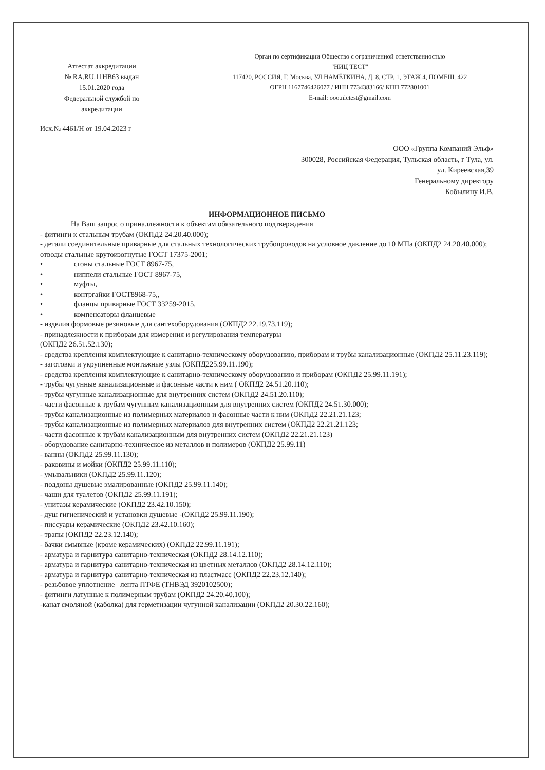Аттестат аккредитации
№ RA.RU.11НВ63 выдан
15.01.2020 года
Федеральной службой по
аккредитации
Орган по сертификации Общество с ограниченной ответственностью
"НИЦ ТЕСТ"
117420, РОССИЯ, Г. Москва, УЛ НАМЁТКИНА, Д. 8, СТР. 1, ЭТАЖ 4, ПОМЕЩ. 422
ОГРН 1167746426077 / ИНН 7734383166/ КПП 772801001
E-mail: ooo.nictest@gmail.com
Исх.№ 4461/Н от 19.04.2023 г
ООО «Группа Компаний Эльф»
300028, Российская Федерация, Тульская область, г Тула, ул.
ул. Киреевская,39
Генеральному директору
Кобылину И.В.
ИНФОРМАЦИОННОЕ ПИСЬМО
На Ваш запрос о принадлежности к объектам обязательного подтверждения
- фитинги к стальным трубам (ОКПД2 24.20.40.000);
- детали соединительные приварные для стальных технологических трубопроводов на условное давление до 10 МПа (ОКПД2 24.20.40.000);
отводы стальные крутоизогнутые ГОСТ 17375-2001;
• сгоны стальные ГОСТ 8967-75,
• ниппели стальные ГОСТ 8967-75,
• муфты,
• контргайки ГОСТ8968-75,,
• фланцы приварные ГОСТ 33259-2015,
• компенсаторы фланцевые
- изделия формовые резиновые для сантехоборудования (ОКПД2 22.19.73.119);
- принадлежности к приборам для измерения и регулирования температуры
(ОКПД2 26.51.52.130);
- средства крепления комплектующие к санитарно-техническому оборудованию, приборам и трубы канализационные (ОКПД2 25.11.23.119);
- заготовки и укрупненные монтажные узлы (ОКПД225.99.11.190);
- средства крепления комплектующие к санитарно-техническому оборудованию и приборам (ОКПД2 25.99.11.191);
- трубы чугунные канализационные и фасонные части к ним ( ОКПД2 24.51.20.110);
- трубы чугунные канализационные для внутренних систем (ОКПД2 24.51.20.110);
- части фасонные к трубам чугунным канализационным для внутренних систем (ОКПД2 24.51.30.000);
- трубы канализационные из полимерных материалов и фасонные части к ним (ОКПД2 22.21.21.123;
- трубы канализационные из полимерных материалов для внутренних систем (ОКПД2 22.21.21.123;
- части фасонные к трубам канализационным для внутренних систем (ОКПД2 22.21.21.123)
- оборудование санитарно-техническое из металлов и полимеров (ОКПД2 25.99.11)
- ванны (ОКПД2 25.99.11.130);
- раковины и мойки (ОКПД2 25.99.11.110);
- умывальники (ОКПД2 25.99.11.120);
- поддоны душевые эмалированные (ОКПД2 25.99.11.140);
- чаши для туалетов (ОКПД2 25.99.11.191);
- унитазы керамические (ОКПД2 23.42.10.150);
- душ гигиенический и установки душевые -(ОКПД2 25.99.11.190);
- писсуары керамические (ОКПД2 23.42.10.160);
- трапы (ОКПД2 22.23.12.140);
- бачки смывные (кроме керамических) (ОКПД2 22.99.11.191);
- арматура и гарнитура санитарно-техническая (ОКПД2 28.14.12.110);
- арматура и гарнитура санитарно-техническая из цветных металлов (ОКПД2 28.14.12.110);
- арматура и гарнитура санитарно-техническая из пластмасс (ОКПД2 22.23.12.140);
- резьбовое уплотнение –лента ПТФЕ (ТНВЭД 3920102500);
- фитинги латунные к полимерным трубам (ОКПД2 24.20.40.100);
-канат смоляной (каболка) для герметизации чугунной канализации (ОКПД2 20.30.22.160);